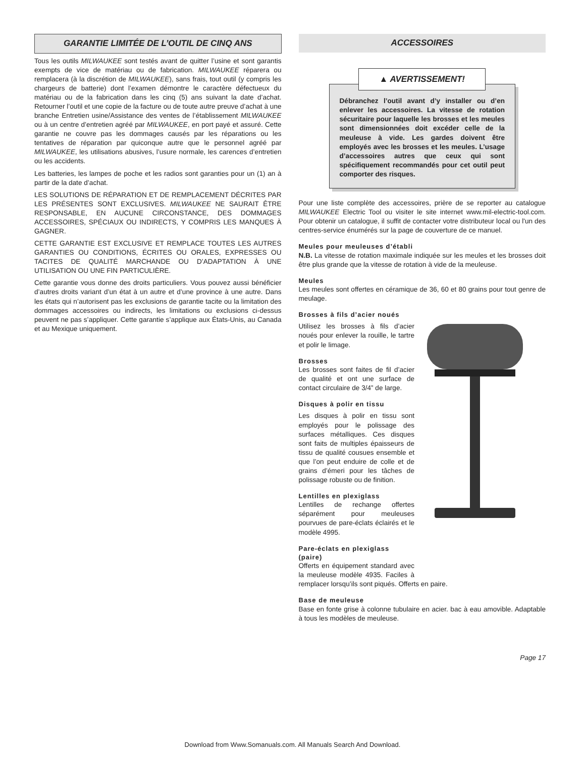GARANTIE LIMITÉE DE L’OUTIL DE CINQ ANS
Tous les outils MILWAUKEE sont testés avant de quitter l’usine et sont garantis exempts de vice de matériau ou de fabrication. MILWAUKEE réparera ou remplacera (à la discrétion de MILWAUKEE), sans frais, tout outil (y compris les chargeurs de batterie) dont l’examen démontre le caractère défectueux du matériau ou de la fabrication dans les cinq (5) ans suivant la date d’achat. Retourner l’outil et une copie de la facture ou de toute autre preuve d’achat à une branche Entretien usine/Assistance des ventes de l’établissement MILWAUKEE ou à un centre d’entretien agréé par MILWAUKEE, en port payé et assuré. Cette garantie ne couvre pas les dommages causés par les réparations ou les tentatives de réparation par quiconque autre que le personnel agréé par MILWAUKEE, les utilisations abusives, l’usure normale, les carences d’entretien ou les accidents.
Les batteries, les lampes de poche et les radios sont garanties pour un (1) an à partir de la date d’achat.
LES SOLUTIONS DE RÉPARATION ET DE REMPLACEMENT DÉCRITES PAR LES PRÉSENTES SONT EXCLUSIVES. MILWAUKEE NE SAURAIT ÊTRE RESPONSABLE, EN AUCUNE CIRCONSTANCE, DES DOMMAGES ACCESSOIRES, SPÉCIAUX OU INDIRECTS, Y COMPRIS LES MANQUES À GAGNER.
CETTE GARANTIE EST EXCLUSIVE ET REMPLACE TOUTES LES AUTRES GARANTIES OU CONDITIONS, ÉCRITES OU ORALES, EXPRESSES OU TACITES DE QUALITÉ MARCHANDE OU D’ADAPTATION À UNE UTILISATION OU UNE FIN PARTICULIÈRE.
Cette garantie vous donne des droits particuliers. Vous pouvez aussi bénéficier d’autres droits variant d’un état à un autre et d’une province à une autre. Dans les états qui n’autorisent pas les exclusions de garantie tacite ou la limitation des dommages accessoires ou indirects, les limitations ou exclusions ci-dessus peuvent ne pas s’appliquer. Cette garantie s’applique aux États-Unis, au Canada et au Mexique uniquement.
ACCESSOIRES
▲ AVERTISSEMENT!
Débranchez l’outil avant d’y installer ou d’en enlever les accessoires. La vitesse de rotation sécuritaire pour laquelle les brosses et les meules sont dimensionnées doit excéder celle de la meuleuse à vide. Les gardes doivent être employés avec les brosses et les meules. L’usage d’accessoires autres que ceux qui sont spécifiquement recommandés pour cet outil peut comporter des risques.
Pour une liste complète des accessoires, prière de se reporter au catalogue MILWAUKEE Electric Tool ou visiter le site internet www.mil-electric-tool.com. Pour obtenir un catalogue, il suffit de contacter votre distributeur local ou l'un des centres-service énumérés sur la page de couverture de ce manuel.
Meules pour meuleuses d’établi
N.B. La vitesse de rotation maximale indiquée sur les meules et les brosses doit être plus grande que la vitesse de rotation à vide de la meuleuse.
Meules
Les meules sont offertes en céramique de 36, 60 et 80 grains pour tout genre de meulage.
Brosses à fils d’acier noués
Utilisez les brosses à fils d’acier noués pour enlever la rouille, le tartre et polir le limage.
Brosses
Les brosses sont faites de fil d’acier de qualité et ont une surface de contact circulaire de 3/4” de large.
Disques à polir en tissu
Les disques à polir en tissu sont employés pour le polissage des surfaces métalliques. Ces disques sont faits de multiples épaisseurs de tissu de qualité cousues ensemble et que l’on peut enduire de colle et de grains d’émeri pour les tâches de polissage robuste ou de finition.
Lentilles en plexiglass
Lentilles de rechange offertes séparément pour meuleuses pourvues de pare-éclats éclairés et le modèle 4995.
Pare-éclats en plexiglass (paire)
Offerts en équipement standard avec la meuleuse modèle 4935. Faciles à remplacer lorsqu’ils sont piqués. Offerts en paire.
Base de meuleuse
Base en fonte grise à colonne tubulaire en acier. bac à eau amovible. Adaptable à tous les modèles de meuleuse.
Page 17
Download from Www.Somanuals.com. All Manuals Search And Download.